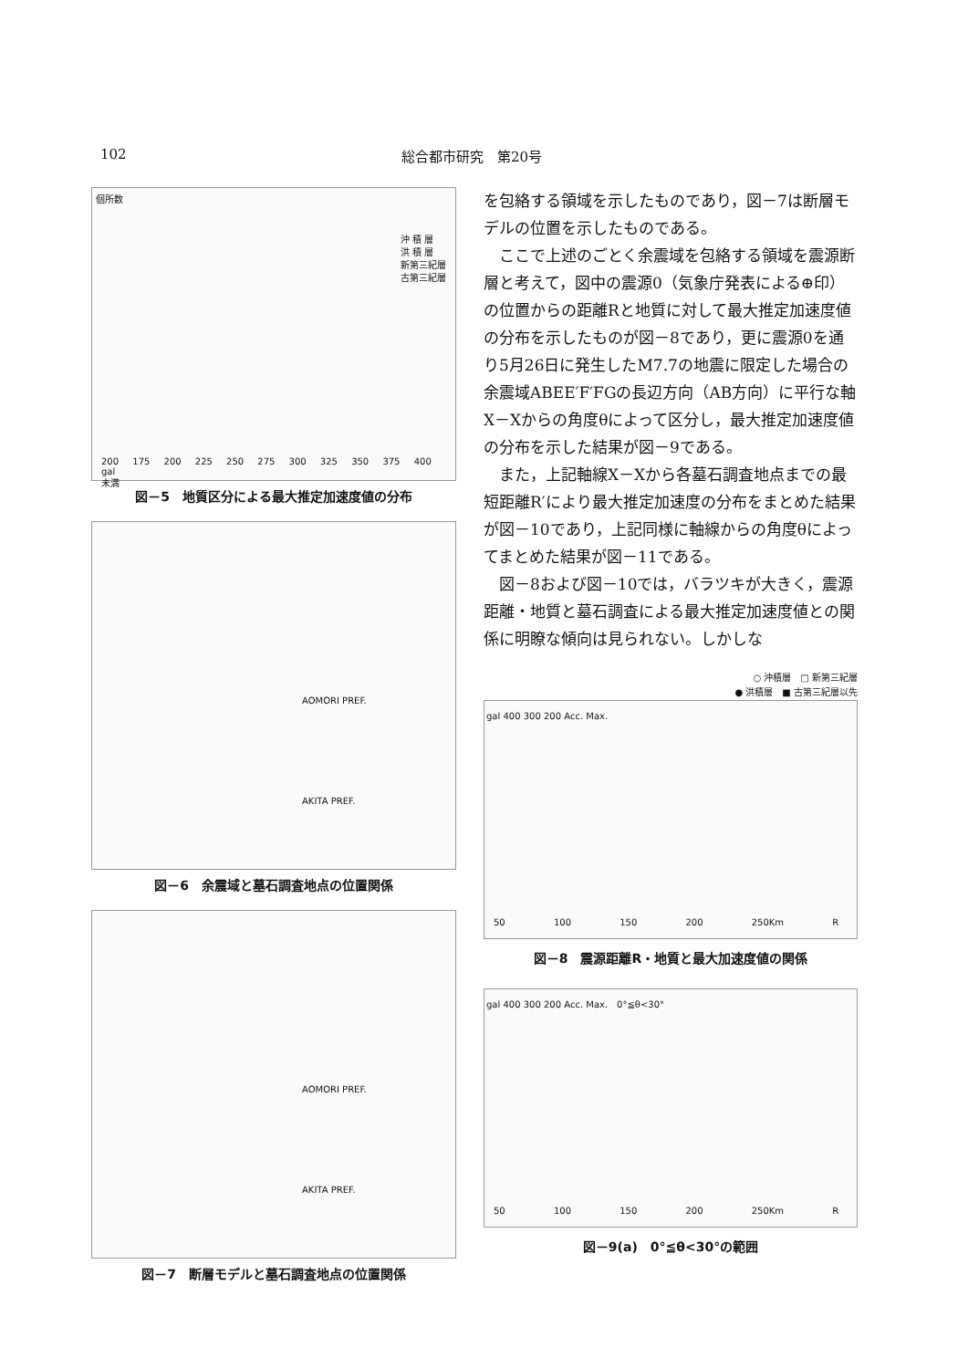102 総合都市研究　第20号
個所数
沖 積 層
洪 積 層
新第三紀層
古第三紀層
200 175 200 225 250 275 300 325 350 375 400 gal
未満
図－5　地質区分による最大推定加速度値の分布
AOMORI PREF.
AKITA PREF.
図－6　余震域と墓石調査地点の位置関係
AOMORI PREF.
AKITA PREF.
図－7　断層モデルと墓石調査地点の位置関係
を包絡する領域を示したものであり，図－7は断層モデルの位置を示したものである。
ここで上述のごとく余震域を包絡する領域を震源断層と考えて，図中の震源0（気象庁発表による⊕印）の位置からの距離Rと地質に対して最大推定加速度値の分布を示したものが図－8であり，更に震源0を通り5月26日に発生したM7.7の地震に限定した場合の余震域ABEE′F′FGの長辺方向（AB方向）に平行な軸X－Xからの角度θによって区分し，最大推定加速度値の分布を示した結果が図－9である。
また，上記軸線X－Xから各墓石調査地点までの最短距離R′により最大推定加速度の分布をまとめた結果が図－10であり，上記同様に軸線からの角度θによってまとめた結果が図－11である。
図－8および図－10では，バラツキが大きく，震源距離・地質と墓石調査による最大推定加速度値との関係に明瞭な傾向は見られない。しかしな
○ 沖積層　□ 新第三紀層
● 洪積層　■ 古第三紀層以先
gal 400 300 200 Acc. Max.
50 100 150 200 250Km R
図－8　震源距離R・地質と最大加速度値の関係
gal 400 300 200 Acc. Max.　0°≦θ<30°
50 100 150 200 250Km R
図－9(a)　0°≦θ<30°の範囲